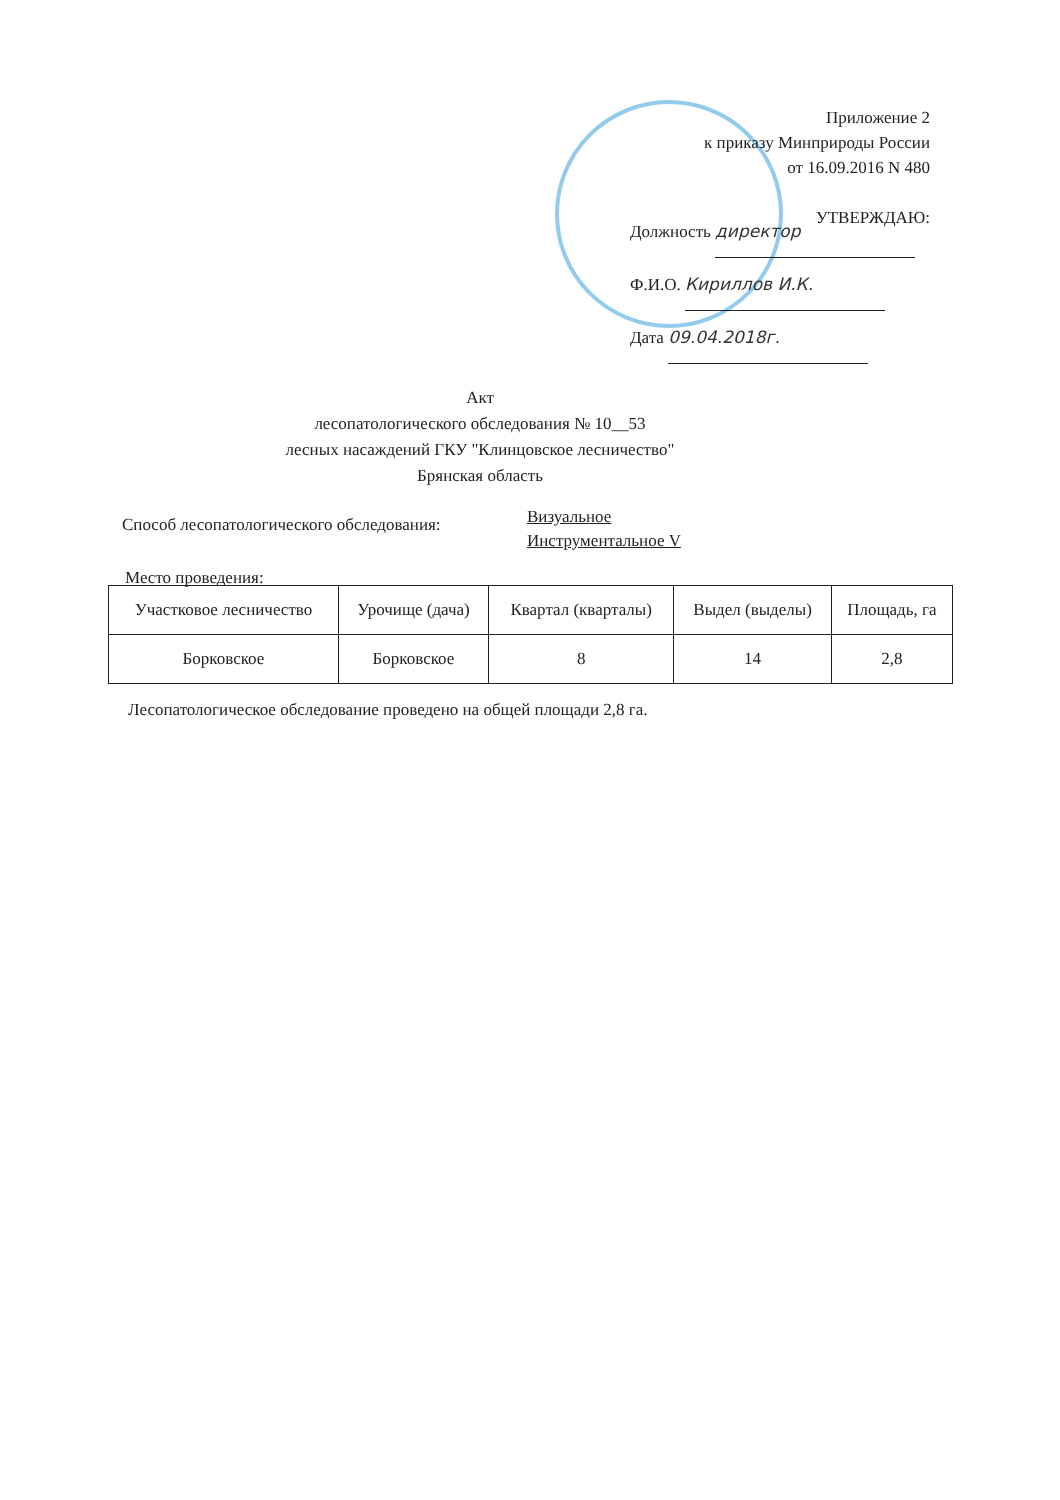Приложение 2
к приказу Минприроды России
от 16.09.2016 N 480
УТВЕРЖДАЮ:
Должность директор
Ф.И.О. Кириллов И.К.
Дата 09.04.2018г.
Акт
лесопатологического обследования № 10__53
лесных насаждений ГКУ "Клинцовское лесничество"
Брянская область
Способ лесопатологического обследования:
Визуальное
Инструментальное V
Место проведения:
| Участковое лесничество | Урочище (дача) | Квартал (кварталы) | Выдел (выделы) | Площадь, га |
| --- | --- | --- | --- | --- |
| Борковское | Борковское | 8 | 14 | 2,8 |
Лесопатологическое обследование проведено на общей площади 2,8 га.